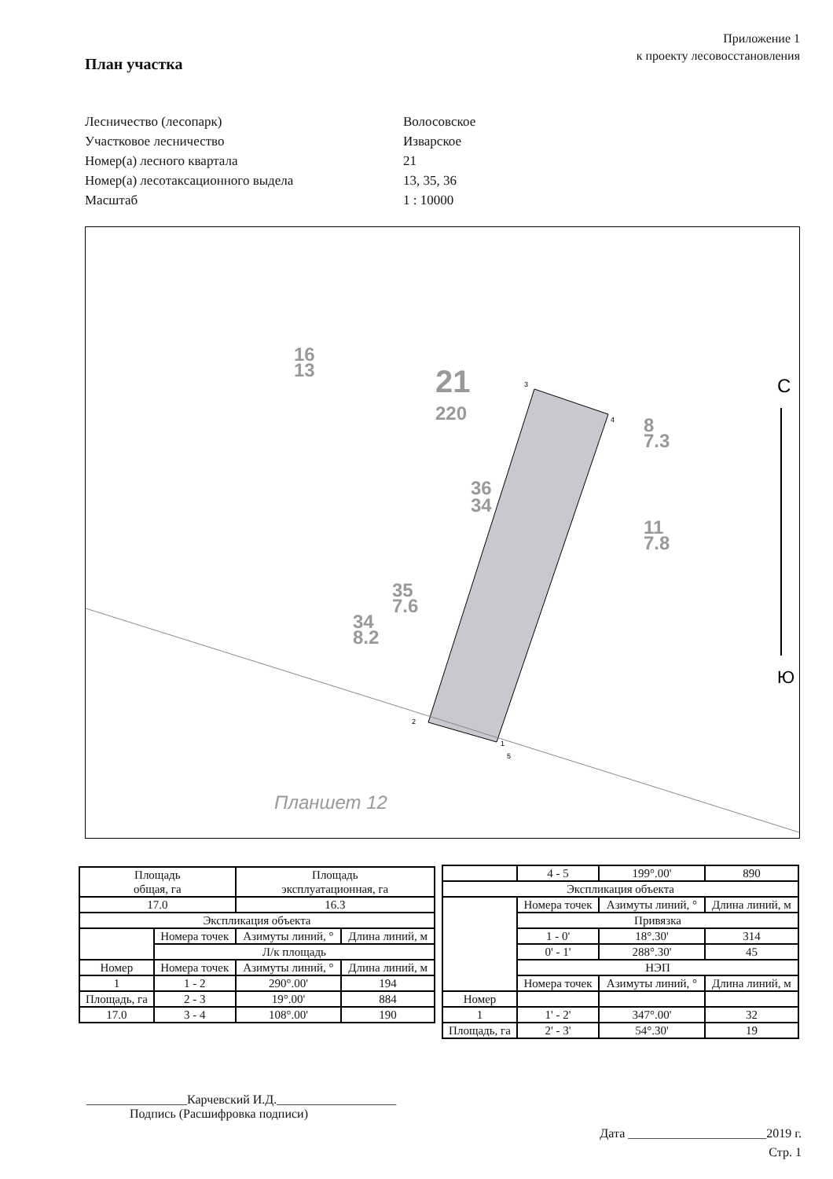Приложение 1
к проекту лесовосстановления
План участка
Лесничество (лесопарк) Волосовское
Участковое лесничество Изварское
Номер(а) лесного квартала 21
Номер(а) лесотаксационного выдела 13, 35, 36
Масштаб 1 : 10000
21
220
36
34
35
7.6
34
8.2
16
13
11
7.8
8
7.3
Планшет 12
С
Ю
3
4
2
1
5
| Площадь общая, га | | Площадь эксплуатационная, га | |
| 17.0 | | 16.3 | |
| Экспликация объекта | | | |
| | Номера точек | Азимуты линий, ° | Длина линий, м |
| | Л/к площадь | | |
| Номер | Номера точек | Азимуты линий, ° | Длина линий, м |
| 1 | 1 - 2 | 290°.00' | 194 |
| Площадь, га | 2 - 3 | 19°.00' | 884 |
| 17.0 | 3 - 4 | 108°.00' | 190 |
| | 4 - 5 | 199°.00' | 890 |
| Экспликация объекта | | | |
| | Номера точек | Азимуты линий, ° | Длина линий, м |
| | Привязка | | |
| | 1 - 0' | 18°.30' | 314 |
| | 0' - 1' | 288°.30' | 45 |
| | НЭП | | |
| | Номера точек | Азимуты линий, ° | Длина линий, м |
| Номер | | | |
| 1 | 1' - 2' | 347°.00' | 32 |
| Площадь, га | 2' - 3' | 54°.30' | 19 |
________________Карчевский И.Д.___________________
Подпись (Расшифровка подписи)
Дата ______________________2019 г.
Стр. 1